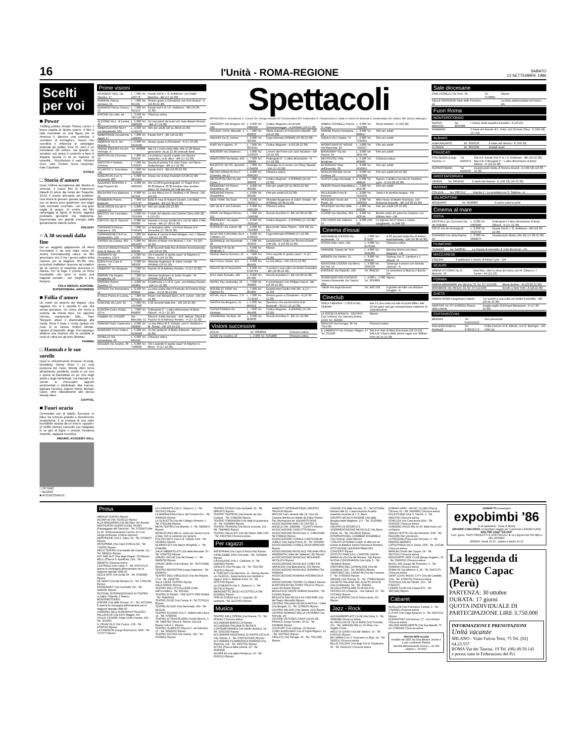16
l'Unità - ROMA-REGIONE
SABATO
13 SETTEMBRE 1986
Scelti per voi
■ Power
Thrilling politico firmato Sidney Lumet, il bravo regista di Quinto potere. Il film è tutto incentrato su una figura che in America è davvero una potenza: il «creatore di immagine», l'uomo che coordina e influenza le campagne elettorali dei politici. Pete St. John è un fuoriclasse del settore, ma quando un sonatore suo amico è costretto a farsi in disparte spunta in lui un barlume di umanità... Ricchissimo il cast: Richard Gere, Julie Christie, Gene Hackman, Kate Capshaw.
ETOILE
□ Storia d'amore
Dopo l'ottima accoglienza alla Mostra di Venezia, il nuovo film di Francesco Maselli (il primo dai tempi del Sospetto, 1975) è pronto all'esame del pubblico. Una storia di giovani: giovani qualunque, con un lavoro poco gradevole, con sogni tutto sommato «normali», con una gran voglia di amare. Al centro del film campeggia la figura di Bruna, ragazza proletaria ignorante ma vitalissima, impersonata con grande energia dalla giovanissima Valeria Golino.
HOLIDAY
○ A 30 secondi dalla fine
Da un soggetto giapponese (di Akira Kurosawa) e da una regia russa (di Andrej Konchalovskij) nasce un film americano che è tra i grossi calibri della Cannon per la stagione '85-'86. Due pericolosi malfattori riescono ad evadere da un carcere di massima sicurezza in Alaska. Per la fuga, è pronto un treno incustodito che però si rivela una trappola mortale... Jon Voight e Eric Roberts.
COLA RIENZO, EURCINE, SUPERCINEMA, ARCHIMEDE
■ Follia d'amore
Un motel nel deserto del Mojave. Una ragazza che si è sepolta in una vita senza speranze. Un uomo che torna a vederla, da chissà dove. Un rapporto intenso, esasperato, folle... Sam Shepard, attore e drammaturgo alla moda, firma il testo e recita (quasi) nel ruolo di se stesso. Robert Altman, l'autore di Nashville, dirige. Kim Basinger sfodera una bravura che la candida al ruolo di «diva per gli anni Ottanta».
FIAMMA
□ Hannah e le sue sorelle
Dopo le «Ricostruzioni d'epoca» di Zelig, Broadway Danny Rose e La rosa purpurea del Cairo, Woody Allen torna all'ambiente prediletto, quello in cui vive e opera: la Manhattan un po' chic degli artisti e degli intellettuali. Tra Hannah e le sorelle si intrecciano rapporti sentimentali e intellettuali. Mia Farrow, Barbara Hershey, Dianne Wiest, Michael Caine, oltre naturalmente allo stesso Woody Allen.
CAPITOL
■ Fuori orario
Commedia noir di Martin Scorsese in bilico tra scherzo gratuito e divertimento newyorkese. È la cronaca di una notte incredibile vissuta da un tenero «yuppie» (è Griffin Dunne) coinvolto suo malgrado in un giro di fughe e omicidi. Rosanna Arquette, ragazza nevrotica.
INDUNO, ACADEMY HALL
□ OTTIMO
○ BUONO
■ INTERESSANTE
Prime visioni
| ACADEMY HALL Via Stamira, 17 | L. 7.000 Tel. 426778 | Karate Kid di J. G. Avildssen, con Ralph Macchio - BR (17-22.30) |
| ADMIRAL Piazza Verbano, 15 | L. 7.000 Tel. 851195 | Grosso guaio a Chinatown con Kurt Russel - A (16.30-22.30) |
| ADRIANO Piazza Cavour, 22 | L. 7.000 Tel. 352153 | Karate Kid II di J.G. Avildssen - BR (16.30-22.30) |
| AIRONE Via Lidia, 44 | L. 3.500 Tel. 7827193 | Chiusura estiva |
| ALCIONE Via L. di Lesina, 39 | L. 5.000 Tel. 8380930 | Un mercoledì da leoni con Jean Bisset Vincent - BR (17-22.30) |
| AMBASCIATORI SEXY Via Montebello, 101 | L. 4.000 Tel. 4741570 | Film per adulti (10-11.30/16-22.30) |
| AMBASSADE Accademia Agiati, 57 | L. 7.000 Tel. 5408901 | Karate Kid II - BR (16-22.30) |
| AMERICA Via N. del Grande, 6 | L. 6.000 Tel. 5816168 | Grosso guaio a Chinatown - A (17-22.30) |
| ARENA ESEDRA Via del Viminale, 9 | Tel. 463880 | Alle 21 L'uomo della folla. Alle 21.30 Blank generation. ALLE 22.30 Unmade Beds |
| ARISTON Via Cicerone, 19 | L. 7.000 Tel. 353230 | Lui portava i tacchi a spillo con Gerard Dépardieu, di B. Blier - BR (17-22.30) |
| ARISTON II Galleria Colonna | L. 7.000 Tel. 6793267 | Scuola di polizia 3 di John Paris, con Steve Guttenberger - BR (17-22.30) |
| ATLANTIC V. Tuscolana, 745 | L. 7.000 Tel. 7610656 | Karate Kid II - BR (16.30-22.30) |
| AUGUSTUS C.so V. Emanuele 203 | L. 5.000 Tel. 6875455 | Chose me di Alan Rudolph (16.30-22.30) |
| AZZURRO SCIPIONI V. degli Scipioni 84 | L. 4.000 Tel. 3581094 | Ore 15.30 Koyannisquatsi; 17 Sogni d'oro; 18.30 Bianca; 20.30 Another time another place; 22 Trezumi; 24 Tutti per uno |
| BALDUINA P.za Balduina, 52 | L. 6.000 Tel. 347592 | La mia Africa con R. Redford e M. Streep - DR (16-22) |
| BARBERINI Piazza Barberini | L. 7.000 Tel. 4751707 | Bella in rosa di Howard Deutch, con Molly Ringwald - BR (16.30-22.30) |
| BLUE MOON Via dei 4 Cantoni 53 | L. 5.000 Tel. 4743936 | Film per adulti (16-22.30) |
| BRISTOL Via Tuscolana, 950 | L. 5.000 Tel. 7615424 | Il miele del diavolo con Corinne Clery (VM 18) - E (16-22) |
| CAPITOL Via G. Sacconi | L. 6.000 Tel. 393280 | Hannah e le sue sorelle di e con W. Allen e Mia Farrow - BR (17.30-22.30) |
| CAPRANICA Piazza Capranica, 101 | L. 7.000 Tel. 6792465 | La fantastica sfida - con Kurt Russel di R. Zemeckis (17.30-22.30) |
| CAPRANICHETTA P.za Montecitorio, 125 | L. 7.000 Tel. 6796957 | Battuta di caccia di Alan Bridges, con J. Mason - DR (17-22.30) |
| CASSIO Via Cassia, 692 | L. 5.000 Tel. 3651607 | Ritorno al futuro con Michael J. Fox - FA (16-22.15) |
| COLA DI RIENZO Piazza Cola di Rienzo, 90 | L. 6.000 Tel. 350584 | A 30 secondi dalla fine di Andrei Konchalovsky - DR (16-22.30) |
| DIAMANTE Via Prenestina, 232-b | L. 5.000 Tel. 295606 | Chi è sepolto in quella casa? di Stephen C. Miner - H (16-22.30) |
| EDEN P.zza Cola di Rienzo, 74 | L. 6.000 Tel. 380188 | Absolute beginners di Julien Temple - M (PRIMA) (16-22.30) |
| EMBASSY Via Stoppani, 7 | L. 7.000 Tel. 870245 | Psycho III di Anthony Perkins - H (17-22.30) |
| EMPIRE V.le Regina Margherita, 29 | L. 7.000 Tel. 857719 | Absolue beginners di Julien Temple - M (PRIMA) (16-22.30) |
| ESPERIA Piazza Sonnino, 17 | L. 4.000 Tel. 582884 | 9 settimane e ½ di A. Lyne, con Mickey Rourke - DR (17-22.30) |
| ESPERO Via Nomentana, 11 | L. 3.500 Tel. 893906 | La casa vuota dopo il funerale di Frederic King Keller - G (16.30-22.30) |
| ETOILE Piazza in Lucina, 41 | L. 7.000 Tel. 6876125 | Power con Richard Gere, di S. Lumet - DR (16-22.30) |
| EURCINE Via Liszt, 32 | L. 7.000 Tel. 5910986 | A 30 secondi dalla fine - DR (16-22.30) |
| EUROPA Corso d'Italia, 107/a | L. 7.000 Tel. 864868 | Poltergeist 2° - L'altra dimensione di Brian Gibson - H (17-22.30) |
| FIAMMA Tel. 4751100 | Via Bissolati, 51 | SALA A: Follia d'amore - di R. Altman. SALA B: Psycho III di Anthony Perkins - H (17-22.30) |
| GARDEN Viale Trastevere | L. 6.000 Tel. 582848 | La mia Africa di S. Pollack, con R. Redford e M. Streep - DR (16.15-22) |
| GIARDINO P.zza Vulture | L. 5.000 Tel. 8194946 | Un bel pasticcio di Blake Edwards - BR (17-22.30) |
| GIOIELLO Via Nomentana, 43 | L. 6.000 Tel. 864149 | Chiusura estiva |
| GOLDEN Via Taranto, 36 | L. 6.000 Tel. 7596602 | Chi è sepolto in quella casa? di Stephen C. Miner - H (17-22.30) |
Spettacoli
DEFINIZIONI A: Avventuroso C: Comico DA: Disegni animati DO: Documentario DR: Drammatico F: Fantascienza G: Giallo H: Horror M: Musicale S: Sentimentale SA: Satirico SM: Storico-Mitologico
| GREGORY Via Gregorio VII, 180 | L. 6.000 Tel. 6380600 | Codice Magnum con Arnold Schwarzenegger - A (PRIMA) (16-22.30) |
| HOLIDAY Via B. Marcello, 2 | L. 7.000 Tel. 858326 | Storia d'amore di Francesco Maselli - DR (16-22.30) |
| INDUNO Via G. Induno | L. 5.000 Tel. 582495 | Fuga infernale (PRIMA) (16.30-22.30) |
| KING Via Fogliano, 37 | L. 7.000 Tel. 8319541 | Codice Magnum - A (16.20-22.30) |
| MADISON Via Chiabrera | L. 5.000 Tel. 5126926 | L'onore dei Prizzi con Jack Nicolson - DR (16-22.30) |
| MAESTOSO Via Appia, 416 | L. 7.000 Tel. 786086 | Poltergeist 2° - L'altra dimensione - H (17-22.30) |
| MAJESTIC Via SS. Apostoli, 20 | L. 7.000 Tel. 6794908 | Nostalgia di un amore con Sissy Spacek - DR (17-22.30) |
| METRO DRIVE-IN Via C. Colombo, km 21 | L. 4.000 Tel. 6090243 | Chiusura estiva |
| METROPOLITAN Via del Corso, 7 | L. 7.000 Tel. 360093 | Codice Magnum - A (PRIMA) (15.45-22.30) |
| MODERNETTA Piazza Repubblica, 44 | L. 4.000 Tel. 460285 | Film per adulti (10-11.30/16-22.30) |
| MODERNO Piazza Repubblica | L. 4.000 Tel. 460285 | Film per adulti (16-22.30) |
| NEW YORK Via Cave | L. 6.000 Tel. 7810271 | Absolute Beginners di Julien Temple - M (PRIMA) (16.30-22.30) |
| NIR Via B.V. del Carmelo | L. 6.000 Tel. 5982296 | Chiusura estiva |
| PARIS Via Magna Grecia, 112 | L. 7.000 Tel. 7596568 | Scuola di polizia 3 - BR (16.30-22.30) |
| PRESIDENT Via Appia Nuova, 427 | L. 6.000 Tel. 7810146 | Codice Magnum - A (PRIMA) (17-22.30) |
| PUSSICAT Via Cairoli, 98 | L. 4.000 Tel. 7313300 | Blue Erotic Video Sistem - (VM 18) (11-23) |
| QUATTRO FONTANE Via 4 Fontane, 23 | L. 6.000 Tel. 4743119 | Fuga infernale (PRIMA) (17-22.30) |
| QUIRINALE Via Nazionale, 20 | L. 7.000 Tel. 462653 | Desiderando Giulia con Serena Grandi (VM 18) - E (16.30-22.30) |
| QUIRINETTA Via M. Minghetti, 4 | L. 6.000 Tel. 6790012 | Riposo |
| REALE Piazza Sonnino, 15 | L. 7.000 Tel. 5810234 | Chi è sepolto in quella casa? - H (17-22.30) |
| REX Corso Trieste, 113 | L. 6.000 Tel. 864165 | La mia Africa - DR (16.15-22.30) |
| RIALTO Via IV Novembre | L. 5.000 Tel. 6790763 | 3 uomini e una culla con André Dussollier - BR (16.30-22.30) |
| RITZ Viale Somalia, 109 | L. 6.000 Tel. 837481 | Scuola di polizia 3 - BR (16.30-22.30) |
| RIVOLI Via Lombardia, 23 | L. 7.000 Tel. 460883 | Il commissario con Philippe Noiret - BR (16.30-22.30) |
| ROUGE ET NOIR Via Salarian 31 | L. 7.000 Tel. 864305 | Desiderando Giulia (VM 18) - E (17-22.30) |
| ROYAL Via E. Filiberto, 175 | L. 7.000 Tel. 7574549 | Grosso guaio a Chinatown - A (16.30-22.30) |
| SAVOIA Via Bergamo, 21 | L. 5.000 Tel. 865023 | Speriamo che sia femmina di M. Monicelli - SA (17.15-22.30) |
| SUPERCINEMA Via Viminale | L. 7.000 Tel. 485498 | Codice Magnum - A (PRIMA) (15.40-22.30) |
| UNIVERSAL Via Bari, 18 | L. 6.000 Tel. 856030 | Scuola di polizia 3 - BR (17-22.30) |
Visioni successive
| ACILIA | Tel. 6050049 | Chiusura estiva |
| ADAM Via Casilina 18 | L. 2.000 Tel. 6161808 | Chiusura estiva |
| AMBRA JOVINELLI Piazza G. Pepe | L. 3.000 Tel. 7313306 | Strani desideri - E (VM 18) |
| ANIENE Piazza Sempione, 18 | L. 3.000 Tel. 890817 | Film per adulti |
| AQUILA Via L'Aquila, 74 | L. 2.000 Tel. 7594951 | Film per adulti |
| AVORIO EROTIC MOVIE Via Macerata, 10 | L. 2.000 Tel. 7553527 | Film per adulti |
| BROADWAY Via dei Narcisi, 24 | L. 3.000 Tel. 2815740 | Film per adulti |
| DEI PICCOLI Villa Borghese | L. 2.500 Tel. 863485 | Chiusura estiva |
| ELDORADO Viale dell'Esercito, 38 | L. 3.000 Tel. 5010652 | Film per adulti |
| MOULIN ROUGE Via M. Corbino, 23 | L. 3.000 Tel. 5562350 | Film per adulti (16-22.30) |
| NUOVO Largo Asciangh, 1 | L. 5.000 Tel. 588116 | Signori, il delitto è servito di Jonathan Lynn - G (16.30-22.30) |
| ODEON Piazza Repubblica | L. 2.000 Tel. 464760 | Film per adulti |
| PALLADIUM P.zza B. Romano | L. 3.000 Tel. 5110203 | Taron e la pentola magica - DA |
| PASQUINO Vicolo del Piede, 19 | L. 3.000 Tel. 5803622 | After Hours di Martin Scorsese, con Rosanna Arquette - BR (16.30-22.30) |
| SPLENDID Via Pier delle Vigne 4 | L. 4.000 Tel. 620205 | Film per adulti (16-22.30) |
| ULISSE Via Tiburtina, 354 | L. 3.000 Tel. 433744 | Brivido caldo di Lawrence Kasdon; con William Hurt - DR |
| VOLTURNO Via Volturno, 37 | L. 3.000 (VM 18) | Le signore del 4° piano e rivista spogliarello - E (VM 18) |
Cinema d'essai
| ARCHIMEDE D'ESSAI Via Archimede, 71 | L. 7.000 Tel. 875567 | A 30 secondi dalla fine di Andrei Konchalovsky - DR (16.30-22.30) |
| ASTRA Viale Jonio, 225 | L. 4.000 Tel. 8176256 | Chiusura estiva |
| FARNESE Campo de' Fiori | L. 4.000 Tel. 6564395 | Mamma Roma con Anna Magnani - DR |
| MIGNON Via Viterbo, 11 | L. 3.000 Tel. 869493 | Subway con C. Lambert e J. Adyani - A |
| NOVOCINE D'ESSAI Via Merry Del Val, 14 | L. 4.000 Tel. 5816235 | Tartaruga ti amerò con Glenda Jackson - A |
| KURSAAL Via Paisiello, 24b | Tel. 864210 | Le avventure di Bianca e Bernie - DA |
| SCREENING POLITECNICO Tessera bimestrale Via Tiepolo 13/a | L. 4.000 L. 1.000 Tel. 3619891 | Riposo |
| TIBUR Via degli Etruschi | Tel. 4957762 | Il gioiello del Nilo con Michael Douglas - A |
Cineclub
| ISOLA TIBERINA - L'ISOLA DEL CINEMA | Alle 21 Una notte sui tetti di David Miller. Alle 23 Ein ganz und gar verwahrlostes madchen di Jutta Bruckner |
| LA SOCIETÀ APERTA - CENTRO CULTURALE Via Tiburtina Antica 15/19 Tel. 492405 | Riposo |
| GRAUCO Via Perugia, 34 Tel. 7551785 | Chiusura estiva |
| IL LABIRINTO Via Pompeo Magno, 27 Tel. 312283 | SALA A: Ran di Akira Kurosawa (16.15-22). SALA B: Il bacio della donna ragno con William Hurt (16.15-22.30) |
Sale diocesane
| CINE FIORELLI Via Terni, 94 | Tel. 7578695 | Riposo |
| DELLE PROVINCE Viale delle Province, 41 | | La bella addormentata nel bosco - DA |
Fuori Roma
MONTEROTONDO
| NUOVO MANCINI | Tel. 9001888 | I cinque della squadra d'assalto - A (16-22) |
| RAMARINI | | Il miele del diavolo di L. Fulci, con Corinne Clery - E (VM 18) (17-22) |
ALBANO
| ALBA RADIANS | Tel. 9320126 | Il miele del diavolo - E (VM 18) |
| FLORIDA | Tel. 9321339 | Kristall Heart |
FRASCATI
| POLITEAMA (Largo Panizza, 5 | Tel. 9420479 | SALA A: Karate Kid 2° di J.V. Avildssen - BR (16-22.30). SALA B: Poltergeist 2° - L'altra dimensione di Brian Gibson - H (16-22.30) |
| SUPERCINEMA | Tel. 9420193 | Desiderando Giulia di Sorena Grandi - E (VM 18) (16.30-22.30) |
GROTTAFERRATA
| VENERI | Tel. 9454592 | Il miele del diavolo - E (VM 18) (16-22.30) |
MARINO
| COLIZZA | Tel. 9387212 | Rambo 2 - La vendetta con S. Stallone - A |
VALMONTONE
| MODERNO | Tel. 9598083 | Il calore sotto la pelle |
Cinema al mare
OSTIA
| KRYSTALL (ex Cucciolo) Via dei Pallottini | L. 6.000 Tel. 5603186 | Poltergeist 2 l'altra dimensione di Brian Gibson - H (17-22.30) |
| SISTO Via dei Romagnoli | L. 6.000 Tel. 5610750 | Karate Kid di J. G. Avildssen - BR (16.30-22.30) |
| SUPERGA V.le della Marina, 44 | L. 6.000 Tel. 5604076 | Desiderando Giulia (VM 18) (17.30-22.30) |
FIUMICINO
| TRAIANO | Tel. 6440045 | La foresta di smeraldo di John Boorman - FA |
MACCARESE
| ESEDRA | | 9 settimane e mezzo di Adrian Lyne - DR |
SCAURI
| ARENA VITTORIA Via G. Marconi, 10 | | Mad Max, oltre la sfera del tuono con M. Gibson e T. Turner - FA (21-23) |
FORMIA
| ARENA MIRAMARE Via Vitruvio, 31 Tel. 0771/21505 | Blues Brother - M (20.30-22.30) |
| MIRAMARE Via Vitruvio, 31 Tel. 0771/21505 | Ercole a New York - A (18-22.30) |
GAETA
| ARENA ROMA Lungomare Caboto | Tre uomini e una culla con André Dussollier - BR (20.45-22.30) |
| ARISTON Tel. 0771/460214 Piazza della Libertà | Doppio taglio di Richard Marquand - H (17.30-22.30) |
CIVITAVECCHIA
| BERNINI | Tel. 0766/23132 | Non pervenuto |
| GALLERIA Galleria Garibaldi | Tel. 0766/25772 | Follia d'amore di R. Altman, con R. Basinger - DR (VM 14) |
Prosa
ABRAXA TEATRO Riposo
AGORÀ 80 (Tel. 6530211) Riposo
ALLA RINGHIERA (Via dei Riari, 81) Riposo
ANFITEATRO QUERCIA DEL TASSO (Passeggiata del Gianicolo - Tel. 5750827) Alle 21.30. Scherzosamente Cechov di e con Sergio Ammirata. (Ultime repliche)
ANFITRIONE (Via S. Saba, 24 - Tel. 5750827) Riposo
ANTEPRIMA (Via Capo D'Africa 5/A - Tel. 736255) Riposo
ARGO TEATRO (Via Natale del Grande, 21) - Tel. 5898111 Riposo
AUT AND AUT (Via degli Zingari, 52) Riposo
BELLI (Piazza S. Apollonia, 11/a - Tel. 5894875) Chiusura estiva
CENTRALE (Via Celsa, 6 - Tel. 6797270) È aperta la campagna abbonamenti per la stagione teatrale 1986-87.
DELLE ARTI (Via Sicilia 59 - Tel. 4758598) Riposo
DE SERVI (Via del Mortaro 22 - Tel. 6795130) Riposo
FAHRENHEIT (Via Garibaldi, 56) - Tel. 5806091 Riposo
FESTIVAL INTERNAZIONALE DI TEATRO «L'Italia, l'Olanda, il Teatro» MONTEROTONDO
GHIONE (Via delle Fornaci, 37 - Tel. 6372294) È aperta la campagna abbonamenti per la stagione teatrale 1986-87.
GIARDINO DELL'AURORA DI PALAZZO PALLAVICINI (Via XXIV Maggio, 43)
GIULIO CESARE (Viale Giulio Cesare, 229 - Tel. 353360)
IL CENACOLO (Via Cavour, 108 - Tel. 4759710) Riposo
LA CHANSON (Largo Brancaccio, 82/A - Tel. 737277) Riposo
LA COMUNITÀ (Via G. Zanazzo, 1 - Tel. 5817413) Riposo
LA MADDALENA (Parco del Turismo-Eur - Tel. 5569424) Riposo
LA SCALETTA (Via del Collegio Romano 1 - Tel. 6783148) Riposo
META-TEATRO (Via Mameli, 5 - Tel. 5895807) Riposo
MONGIOVINO Alle 21 recita per Garcia Lorca a New York e Lamento per Ignacio
POLITECNICO (Via G.B. Tiepolo 13/a - Tel. 3619891) Riposo
QUIRINO-ETI (Via Marco Minghetti, 1 - Tel. 6794585)
SALA UMBERTO-ETI (Via della Mercede, 50 - Tel. 6794753) Riposo
SPAZIO UNO 85 (Via dei Panieri, 3 - Tel 5896974) Riposo
SPAZIO ZERO (Via Galvani, 65 - Tel 573089) Riposo
TEATRO ARGENTINA (Largo Argentina - Tel. 6544601)
TEATRO DELL'OROLOGIO (Via dei Filippini, 17-A - Tel. 6548735)
SALA CAFFÈ TEATRO Riposo
SALA ORFEO Riposo
TEATRO DELL'UCCELLIERA (Viale dell'Uccelliera - Tel. 855118)
TEATRO DI ROMA - TRE NOTTI PER ROMA - Tel. 6544601/2
TEATRO DUSE (Via Crema, 8 - Tel 7570521) Riposo
TEATRO ELISEO (Via Nazionale, 183 - Tel. 462114)
TEATRO FLAIANO (Via S. Stefano del Cacco, 15 - Tel. 6798569)
TEATRO IN TRASTEVERE (Vicolo Moroni, 3 - Tel. 5895782) SALA A: Riposo SALA B: Riposo SALA C: Riposo
TEATRO OLIMPICO (Piazza G. da Fabriano, 17 - Tel. 3962635) Riposo
TEATRO SISTINA (Via Sistina, 129 - Tel. 4756841) Riposo
TEATRO STUDIO (Via Garibaldi, 30 - Tel. 5891637) Riposo
TEATRO TEATRON (Via Antonio da San Giuliano - Tel. 6788259) Riposo
TEATRO TORDINONA (Via degli Acquasparta, 16 - Tel. 6545890) Riposo
TEATRO TRIANON (Via Muzio Scevola, 101 - Tel. 7880985) Riposo
TEATRO VALLE-ETI (Via del Teatro Valle 23/A - Tel. 6543794) Chiusura estiva
Per ragazzi
ANTEPRIMA (Via Capo D'Africa 5/a) Riposo
CATACOMBE 2000 (Via Iside - Tel. 7553495) Riposo
CRISOGONO (Via S. Gallicano, 8 - Tel. 5280945) Riposo
GRAUCO (Via Perugia, 34 - Tel. 7551785-7822311) Riposo
IL TORCHIO (Via Morosini, 16 - Roma) Riposo
LA CILIEGIA - Associazione per bambini e ragazzi (Via G. Battista Soria, 13 - Tel. 6275705) Riposo
LA COMUNITÀ (Via G. Zanazzo, 1 - Tel. 5817413) Riposo
MARIONETTE DEGLI ACCETTELLA (Tel. 8319681) Riposo
TATA DI OVADA (Via G. Coppola, 20 - Ladispoli - Tel. 8127063) Riposo
Musica
TEATRO DELL'OPERA (Via Firenze, 72 - Tel. 463641) Chiusura estiva
ACCADEMIA BAROCCA Riposo
ACCADEMIA ITALIANA DI MUSICA CONTEMPORANEA (Via Adolfo Apolloni, 14 - Tel. 5262259) Riposo
ACCADEMIA NAZIONALE DI SANTA CECILIA (Via Vittoria, 6 - Tel. 6780742/3/4/5) Riposo
ACCADEMIA FILARMONICA ROMANA (Via Flaminia, 118 - Tel. 3601752) Riposo
ACTAS (Piazza della Libertà, 10 - Tel. 3599558)
AGORÀ 80 (Via della Penitenza, 33 - Tel. 6530211) Riposo
AMNESTY INTERNATIONAL GRUPPO ITALIA 80 Riposo
ARCUM Tutti i venerdì alle 19, Coro da Camera dell'Arcum diretto da Fabio Polese. Per informazioni tel. 834146/7574029
ASSOCIAZIONE AMICI DI CASTEL S. ANGELO (Tel. 3285088 - 7310477) Riposo
ASSOCIAZIONE CINECITTÀ Riposo
ASSOCIAZIONE MUSICALE G. CARISSIMI - Tel 6786834 Riposo
ASSOCIAZIONE CORALE CANTICORUM JUBILO (Via Santa Prisca, 8) - Tel. 5263950
ASSOCIAZIONE CORALE NOVA ARMONIA Riposo
ASSOCIAZIONE MUSICALE ITALIANA PAUL HINDEMITH (Viale dei Salesiani, 82) Riposo
ASSOCIAZIONE MUSICALE ROLANDO NICOLOSI Riposo
ASSOCIAZIONE MUSICALE CORO F.M. SARACENI (Via Bassanione, 30) Riposo
ASSOCIAZIONE MUSICALE ROMANA (Tel. 6568441)
ASSOCIAZIONE ROMANA INTERMUSICA Riposo
ASSOCIAZIONE TEATRO GLOBALE Riposo
AUDITORIUM DEL FORO ITALICO (Piazza Lauro De Bosis) Riposo
BASILICA DI SANTA SABINA (Aventino - Tel. 613690) Riposo
BASILICA SAN NICOLA IN CARCERE (Via del Teatro Marcello) Riposo
CENTRO ITALIANO MUSICA ANTICA - CIMA (Via Borgatti, 11 - Tel. 3279823) Riposo
CENTRO WILSON (Via Salaria, 222) Riposo
CENTRO ROMANO DELLA CHITARRA (Via Arenula, 16)
CENTRE D'ETUDES SAINT-LOUIS DE FRANCE (Largo Toniolo, 20-22 - Tel. 6564869) Riposo
COOP ART (Via Lisbona, 12) Riposo
CORO AURELIANO (Via di Vigna Rigacci, 13 - Tel. 6257581) Riposo
GRAUCO (Via Perugia, 34 - Tel. 7551785) Riposo
GHIONE (Via delle Fornaci, 37 - Tel 6372294) Domani alle 21. L'associazione Arcadia presenta musiche di J. S. Bach.
GRUPPO MUSICA INSIEME (Via della Borgata della Magliana, 117 - Tel. 5235998) Riposo
GRUPPO DI RICERCA E SPERIMENTAZIONE MUSICALE (Via Monti Parioli, 61 - Tel. 360.8924) Riposo
INTERNATIONAL CHAMBER ENSEMBLE (Via Cimone, 93/A) Riposo
I SOLISTI DI ROMA Lunedì 15 alle ore 18 presso la Basilica Santa Francesca Romana
ISTITUZIONE UNIVERSITARIA DEI CONCERTI Riposo
ISTITUTO FANCIULLI CANTORI SANTA MARIA IN VIA (Via del Mortaro, 24) Riposo
NUOVA CONSONANZA (Via Lidia, 5 - Tel. 7824454) Riposo
ORATORIO DEL GONFALONE (Via del Gonfalone 32/A - Tel. 655952) Riposo
ORATORIO DEL CARAVITA (Via del Caravita, 5 - Tel. 6795903) Riposo
ORIONE (Via Tortona, 3) - Tel. 776960 Riposo
SOCIETÀ ITALIANA DEL FLAUTO DOLCE (Via Confalonieri, 5a - Tel. 354441)
SCUOLA POPOLARE DI MUSICA DI TESTACCIO («Sala B» - Via Galvani, 20 - Tel. 5757940) Riposo
VILLA SCIPIONI (Via di Porta Latina, 10) Riposo
Jazz - Rock
ALEXANDERPLATZ CLUB (Via Ostia, 9 - Tel. 3599398) Chiusura estiva
AL PAVILLON DI VILLA MIANI (Via Trionfale, 151 - Tel. 3496196) Alle 21.30 Show con Angelo Conte
ARCO DI GIANO (Via del Velabro, 10 - Tel 6787516) Riposo
BIG MAMA (V.lo S. Francesco a Ripa, 18 - Tel. 582551) Chiusura estiva
BILLIE HOLIDAY (Via degli Orti di Trastevere, 43 - Tel. 5816121) Chiusura estiva
DORIAN GRAY - MUSIC CLUBS (Piazza Trilussa, 41 - Tel. 5818685) Chiusura estiva
FOLKSTUDIO (Via G. Sacchi, 3 - Tel. 5892374) Chiusura estiva
FONCLEA (Via Crescenzio 82/a - Tel. 6530302) Chiusura estiva
GIARDINO FASSI Alle 20.30: Ballo liscio con orchestra
GRIGIO NOTTE (Via dei Fienaroli, 30/B - Tel. 5813249) Non pervenuto
LA PRUGNA (Piazza dei Ponziani, 3 - Tel. 5890555-5890947)
LAPSUTINNA (Via A. Doria, 16/f) - Tel. 310149 Chiusura estiva
MANUIA (Vicolo del Cinque, 54 - Tel. 5817016) Chiusura estiva
MISSISSIPPI JAZZ CLUB (Borgo Angelico, 16 - Tel. 6545652) Chiusura estiva
MUSIC INN (Largo dei Fiorentini, 3 - Tel. 6544934) Chiusura estiva
ROMA-IN (Via Alberico II, 29 - Tel. 6547137) Chiusura estiva
SAINT LOUIS MUSIC CITY (Via del Cardello, 13/a - Tel. 4745076) Chiusura estiva
TUSITALA (Via dei Neofiti, 13/c - Tel. 6783237)
UONNA CLUB (Via Cassia 871 - Tel. 3667446) Riposo
Cabaret
ALFELLINI (Via Francesco Carletti, 5 - Tel. 5783595) Chiusura estiva
IL PUFF (Via Giggi Zanazzo, 4 - Tel. 5810721) Riposo
ELEFANTINO (Via Aurora, 27 - Via Veneto) Chiusura estiva
SALONE MARGHERITA (Via due Macelli, 75 - tel. 6798269) Chiusura estiva
riforma della scuola
fondata nel 1955 da Dina Bertoni Jovine e Lucio Lombardo Radice
mensile abbonamento annuo L. 32.000 (estero L. 50.000)
JUNIOR TV presentano
expobimbi '86
6-14 settembre - Fiera di Roma
GRANDE CONCORSO un favoloso viaggio per 3 persone a DISNEYLAND
INOLTRE OGGI "SILVAN"
Tutti i giorni: TANTI PRODOTTI E SPETTACOLI ★ GLI AQUILONI PIÙ BELLI DEL MONDO
ORARIO: feriali 15-22 - sabato e festivi 10-22
La leggenda di Manco Capac (Perù)
PARTENZA: 30 ottobre
DURATA: 17 giorni
QUOTA INDIVIDUALE DI PARTECIPAZIONE LIRE 3.750.000
INFORMAZIONI E PRENOTAZIONI
Unità vacanze
MILANO - Viale Fulvio Testi, 75 Tel. (02) 64.23.557
ROMA Via dei Taurini, 19 Tel. (06) 49.50.141
e presso tutte le Federazioni del Pci